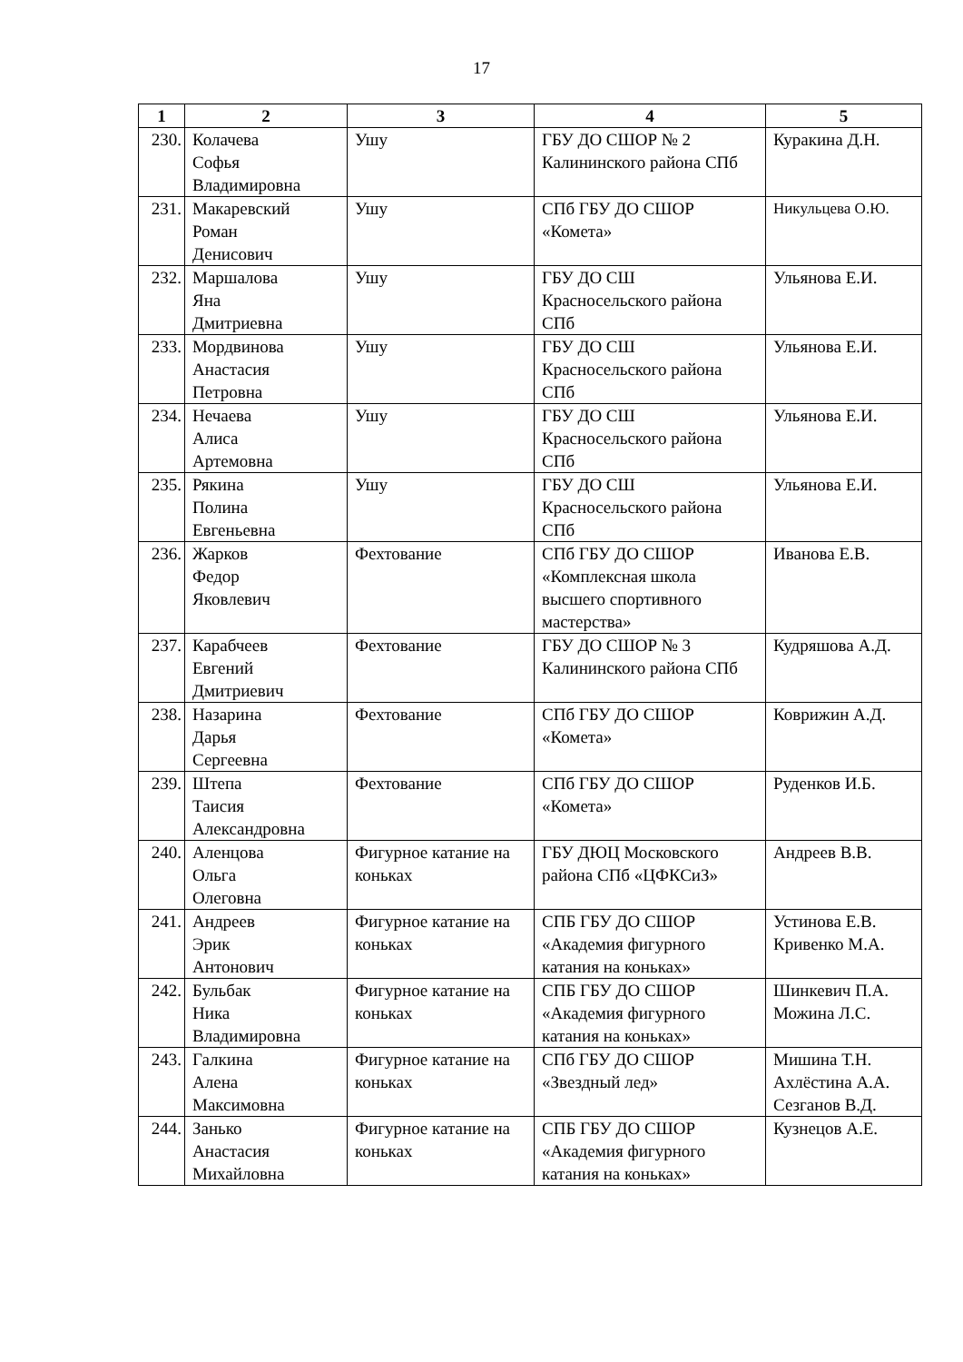17
| 1 | 2 | 3 | 4 | 5 |
| --- | --- | --- | --- | --- |
| 230. | Колачева Софья Владимировна | Ушу | ГБУ ДО СШОР № 2 Калининского района СПб | Куракина Д.Н. |
| 231. | Макаревский Роман Денисович | Ушу | СПб ГБУ ДО СШОР «Комета» | Никульцева О.Ю. |
| 232. | Маршалова Яна Дмитриевна | Ушу | ГБУ ДО СШ Красносельского района СПб | Ульянова Е.И. |
| 233. | Мордвинова Анастасия Петровна | Ушу | ГБУ ДО СШ Красносельского района СПб | Ульянова Е.И. |
| 234. | Нечаева Алиса Артемовна | Ушу | ГБУ ДО СШ Красносельского района СПб | Ульянова Е.И. |
| 235. | Рякина Полина Евгеньевна | Ушу | ГБУ ДО СШ Красносельского района СПб | Ульянова Е.И. |
| 236. | Жарков Федор Яковлевич | Фехтование | СПб ГБУ ДО СШОР «Комплексная школа высшего спортивного мастерства» | Иванова Е.В. |
| 237. | Карабчеев Евгений Дмитриевич | Фехтование | ГБУ ДО СШОР № 3 Калининского района СПб | Кудряшова А.Д. |
| 238. | Назарина Дарья Сергеевна | Фехтование | СПб ГБУ ДО СШОР «Комета» | Коврижин А.Д. |
| 239. | Штепа Таисия Александровна | Фехтование | СПб ГБУ ДО СШОР «Комета» | Руденков И.Б. |
| 240. | Аленцова Ольга Олеговна | Фигурное катание на коньках | ГБУ ДЮЦ Московского района СПб «ЦФКСиЗ» | Андреев В.В. |
| 241. | Андреев Эрик Антонович | Фигурное катание на коньках | СПБ ГБУ ДО СШОР «Академия фигурного катания на коньках» | Устинова Е.В. Кривенко М.А. |
| 242. | Бульбак Ника Владимировна | Фигурное катание на коньках | СПБ ГБУ ДО СШОР «Академия фигурного катания на коньках» | Шинкевич П.А. Можина Л.С. |
| 243. | Галкина Алена Максимовна | Фигурное катание на коньках | СПб ГБУ ДО СШОР «Звездный лед» | Мишина Т.Н. Ахлёстина А.А. Сезганов В.Д. |
| 244. | Занько Анастасия Михайловна | Фигурное катание на коньках | СПБ ГБУ ДО СШОР «Академия фигурного катания на коньках» | Кузнецов А.Е. |